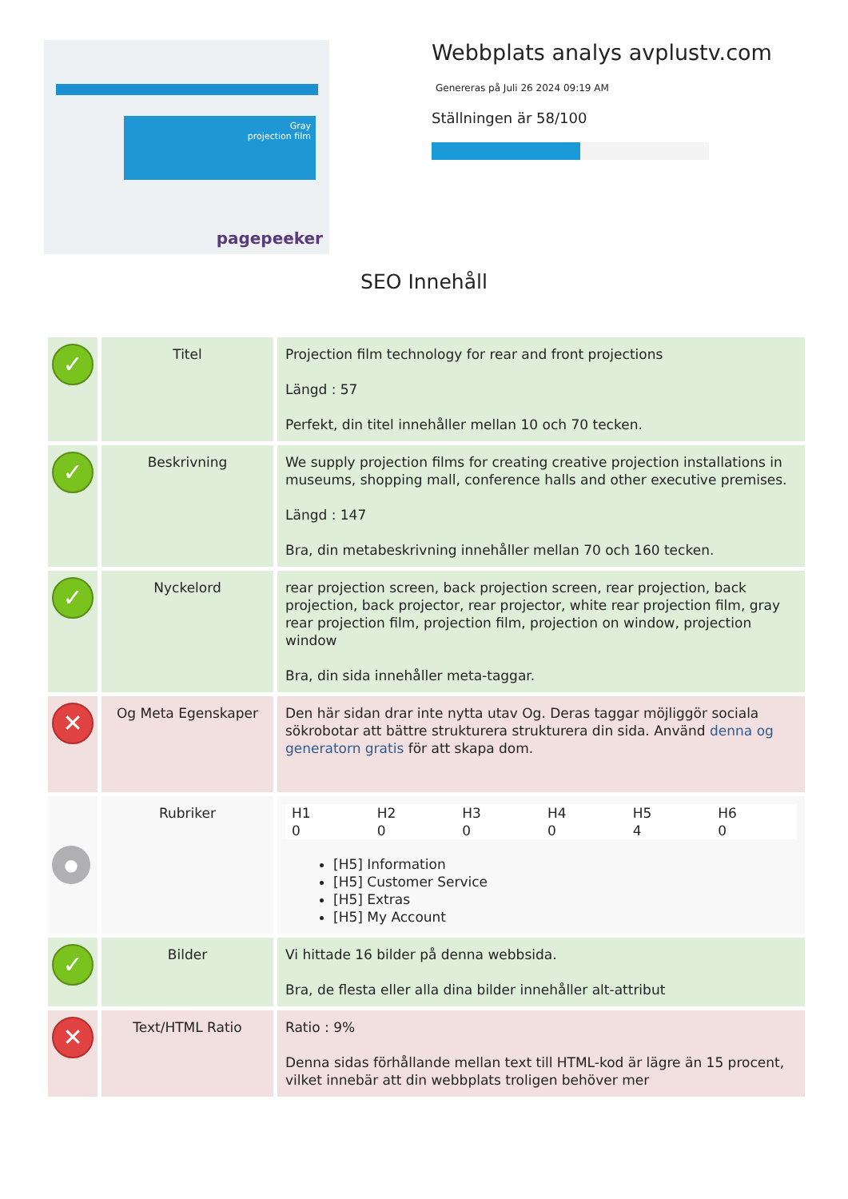Gray
projection film
pagepeeker
Webbplats analys avplustv.com
Genereras på Juli 26 2024 09:19 AM
Ställningen är 58/100
SEO Innehåll
| ✓ | Titel | Projection film technology for rear and front projections Längd : 57 Perfekt, din titel innehåller mellan 10 och 70 tecken. |
| ✓ | Beskrivning | We supply projection films for creating creative projection installations in museums, shopping mall, conference halls and other executive premises. Längd : 147 Bra, din metabeskrivning innehåller mellan 70 och 160 tecken. |
| ✓ | Nyckelord | rear projection screen, back projection screen, rear projection, back projection, back projector, rear projector, white rear projection film, gray rear projection film, projection film, projection on window, projection window Bra, din sida innehåller meta-taggar. |
| ✕ | Og Meta Egenskaper | Den här sidan drar inte nytta utav Og. Deras taggar möjliggör sociala sökrobotar att bättre strukturera strukturera din sida. Använd denna og generatorn gratis för att skapa dom. |
| ● | Rubriker | / H1 / H2 / H3 / H4 / H5 / H6 / / 0 / 0 / 0 / 0 / 4 / 0 / [H5] Information [H5] Customer Service [H5] Extras [H5] My Account |
| ✓ | Bilder | Vi hittade 16 bilder på denna webbsida. Bra, de flesta eller alla dina bilder innehåller alt-attribut |
| ✕ | Text/HTML Ratio | Ratio : 9% Denna sidas förhållande mellan text till HTML-kod är lägre än 15 procent, vilket innebär att din webbplats troligen behöver mer |